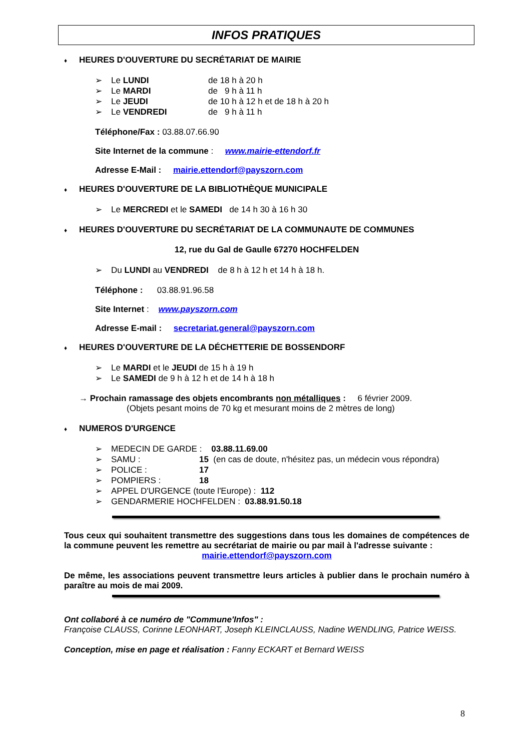INFOS PRATIQUES
♦ HEURES D'OUVERTURE DU SECRÉTARIAT DE MAIRIE
➢ Le LUNDI de 18 h à 20 h
➢ Le MARDI de 9 h à 11 h
➢ Le JEUDI de 10 h à 12 h et de 18 h à 20 h
➢ Le VENDREDI de 9 h à 11 h
Téléphone/Fax : 03.88.07.66.90
Site Internet de la commune : www.mairie-ettendorf.fr
Adresse E-Mail : mairie.ettendorf@payszorn.com
♦ HEURES D'OUVERTURE DE LA BIBLIOTHÈQUE MUNICIPALE
➢ Le MERCREDI et le SAMEDI de 14 h 30 à 16 h 30
♦ HEURES D'OUVERTURE DU SECRÉTARIAT DE LA COMMUNAUTE DE COMMUNES
12, rue du Gal de Gaulle 67270 HOCHFELDEN
➢ Du LUNDI au VENDREDI de 8 h à 12 h et 14 h à 18 h.
Téléphone : 03.88.91.96.58
Site Internet : www.payszorn.com
Adresse E-mail : secretariat.general@payszorn.com
♦ HEURES D'OUVERTURE DE LA DÉCHETTERIE DE BOSSENDORF
➢ Le MARDI et le JEUDI de 15 h à 19 h
➢ Le SAMEDI de 9 h à 12 h et de 14 h à 18 h
→ Prochain ramassage des objets encombrants non métalliques : 6 février 2009.
(Objets pesant moins de 70 kg et mesurant moins de 2 mètres de long)
♦ NUMEROS D'URGENCE
➢ MEDECIN DE GARDE : 03.88.11.69.00
➢ SAMU : 15 (en cas de doute, n'hésitez pas, un médecin vous répondra)
➢ POLICE : 17
➢ POMPIERS : 18
➢ APPEL D'URGENCE (toute l'Europe) : 112
➢ GENDARMERIE HOCHFELDEN : 03.88.91.50.18
Tous ceux qui souhaitent transmettre des suggestions dans tous les domaines de compétences de la commune peuvent les remettre au secrétariat de mairie ou par mail à l'adresse suivante :
mairie.ettendorf@payszorn.com
De même, les associations peuvent transmettre leurs articles à publier dans le prochain numéro à paraître au mois de mai 2009.
Ont collaboré à ce numéro de "Commune'Infos" :
Françoise CLAUSS, Corinne LEONHART, Joseph KLEINCLAUSS, Nadine WENDLING, Patrice WEISS.
Conception, mise en page et réalisation : Fanny ECKART et Bernard WEISS
8